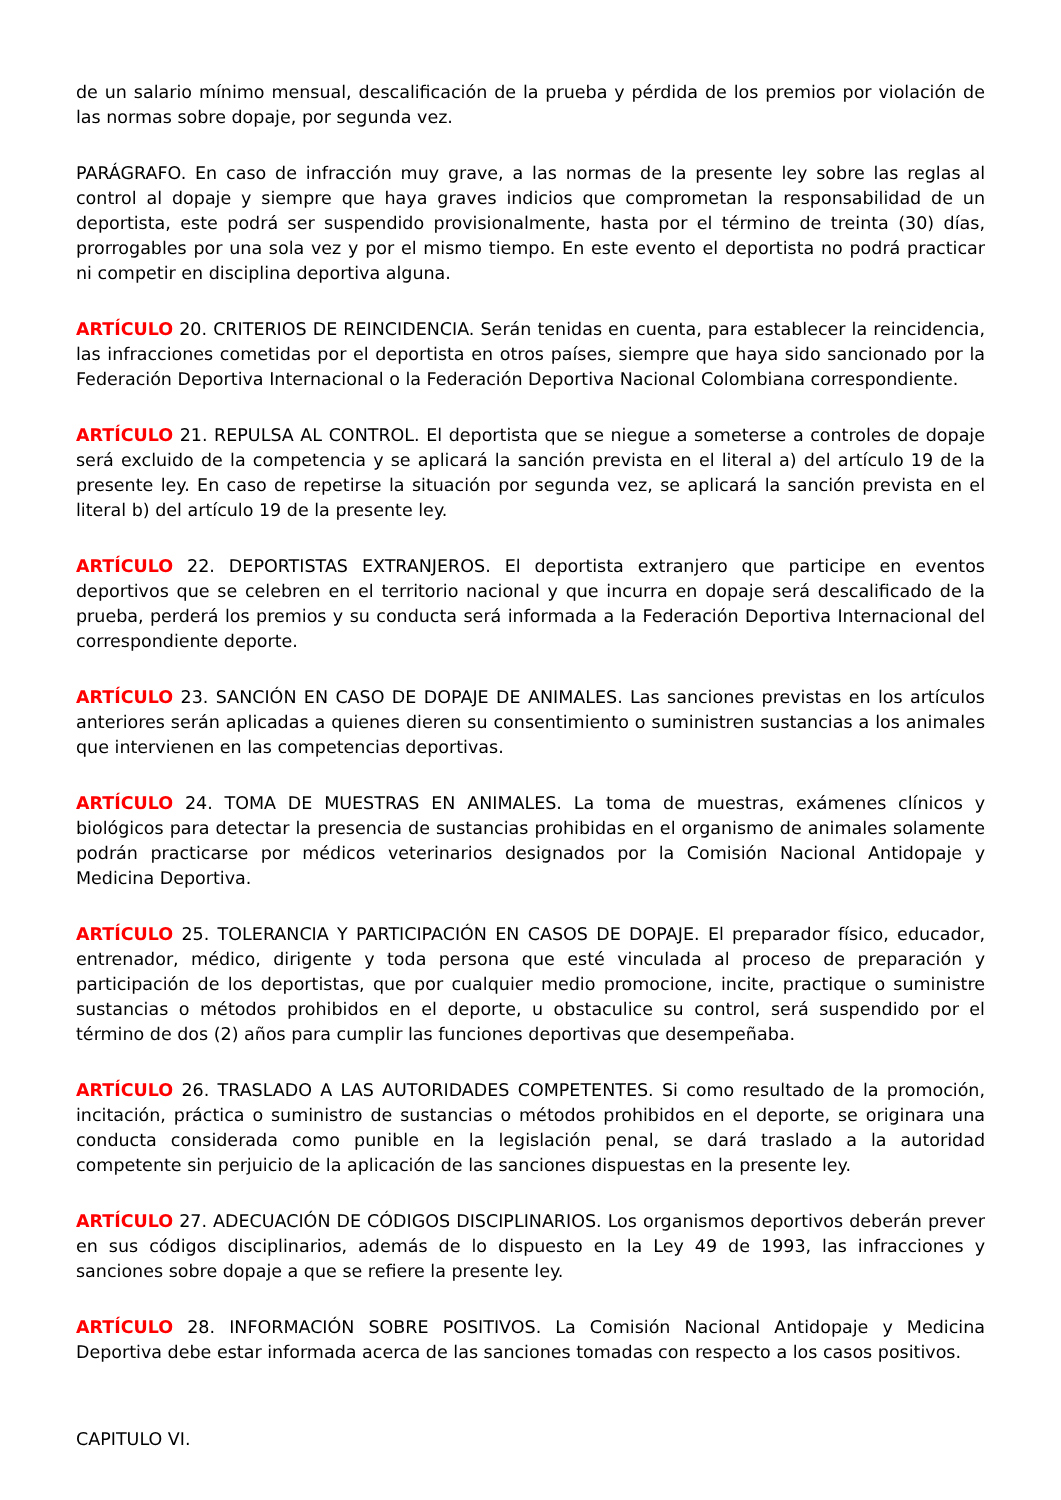de un salario mínimo mensual, descalificación de la prueba y pérdida de los premios por violación de las normas sobre dopaje, por segunda vez.
PARÁGRAFO. En caso de infracción muy grave, a las normas de la presente ley sobre las reglas al control al dopaje y siempre que haya graves indicios que comprometan la responsabilidad de un deportista, este podrá ser suspendido provisionalmente, hasta por el término de treinta (30) días, prorrogables por una sola vez y por el mismo tiempo. En este evento el deportista no podrá practicar ni competir en disciplina deportiva alguna.
ARTÍCULO 20. CRITERIOS DE REINCIDENCIA. Serán tenidas en cuenta, para establecer la reincidencia, las infracciones cometidas por el deportista en otros países, siempre que haya sido sancionado por la Federación Deportiva Internacional o la Federación Deportiva Nacional Colombiana correspondiente.
ARTÍCULO 21. REPULSA AL CONTROL. El deportista que se niegue a someterse a controles de dopaje será excluido de la competencia y se aplicará la sanción prevista en el literal a) del artículo 19 de la presente ley. En caso de repetirse la situación por segunda vez, se aplicará la sanción prevista en el literal b) del artículo 19 de la presente ley.
ARTÍCULO 22. DEPORTISTAS EXTRANJEROS. El deportista extranjero que participe en eventos deportivos que se celebren en el territorio nacional y que incurra en dopaje será descalificado de la prueba, perderá los premios y su conducta será informada a la Federación Deportiva Internacional del correspondiente deporte.
ARTÍCULO 23. SANCIÓN EN CASO DE DOPAJE DE ANIMALES. Las sanciones previstas en los artículos anteriores serán aplicadas a quienes dieren su consentimiento o suministren sustancias a los animales que intervienen en las competencias deportivas.
ARTÍCULO 24. TOMA DE MUESTRAS EN ANIMALES. La toma de muestras, exámenes clínicos y biológicos para detectar la presencia de sustancias prohibidas en el organismo de animales solamente podrán practicarse por médicos veterinarios designados por la Comisión Nacional Antidopaje y Medicina Deportiva.
ARTÍCULO 25. TOLERANCIA Y PARTICIPACIÓN EN CASOS DE DOPAJE. El preparador físico, educador, entrenador, médico, dirigente y toda persona que esté vinculada al proceso de preparación y participación de los deportistas, que por cualquier medio promocione, incite, practique o suministre sustancias o métodos prohibidos en el deporte, u obstaculice su control, será suspendido por el término de dos (2) años para cumplir las funciones deportivas que desempeñaba.
ARTÍCULO 26. TRASLADO A LAS AUTORIDADES COMPETENTES. Si como resultado de la promoción, incitación, práctica o suministro de sustancias o métodos prohibidos en el deporte, se originara una conducta considerada como punible en la legislación penal, se dará traslado a la autoridad competente sin perjuicio de la aplicación de las sanciones dispuestas en la presente ley.
ARTÍCULO 27. ADECUACIÓN DE CÓDIGOS DISCIPLINARIOS. Los organismos deportivos deberán prever en sus códigos disciplinarios, además de lo dispuesto en la Ley 49 de 1993, las infracciones y sanciones sobre dopaje a que se refiere la presente ley.
ARTÍCULO 28. INFORMACIÓN SOBRE POSITIVOS. La Comisión Nacional Antidopaje y Medicina Deportiva debe estar informada acerca de las sanciones tomadas con respecto a los casos positivos.
CAPITULO VI.